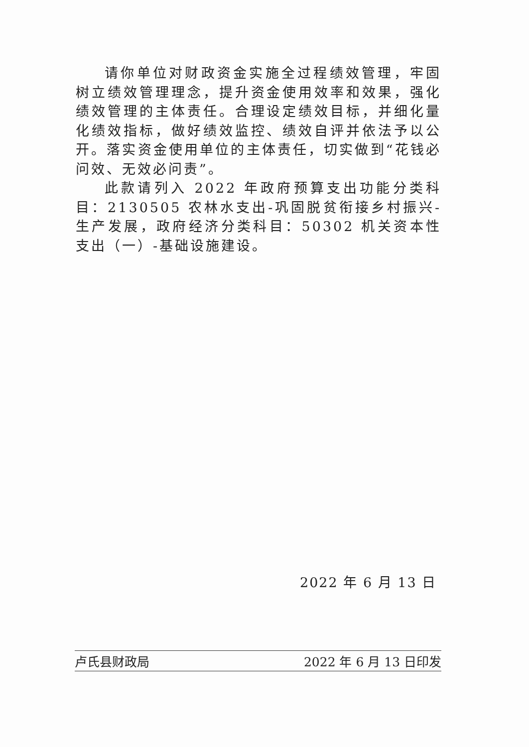请你单位对财政资金实施全过程绩效管理，牢固树立绩效管理理念，提升资金使用效率和效果，强化绩效管理的主体责任。合理设定绩效目标，并细化量化绩效指标，做好绩效监控、绩效自评并依法予以公开。落实资金使用单位的主体责任，切实做到“花钱必问效、无效必问责”。
此款请列入 2022 年政府预算支出功能分类科目：2130505 农林水支出-巩固脱贫衔接乡村振兴-生产发展，政府经济分类科目：50302 机关资本性支出（一）-基础设施建设。
2022 年 6 月 13 日
卢氏县财政局 2022 年 6 月 13 日印发